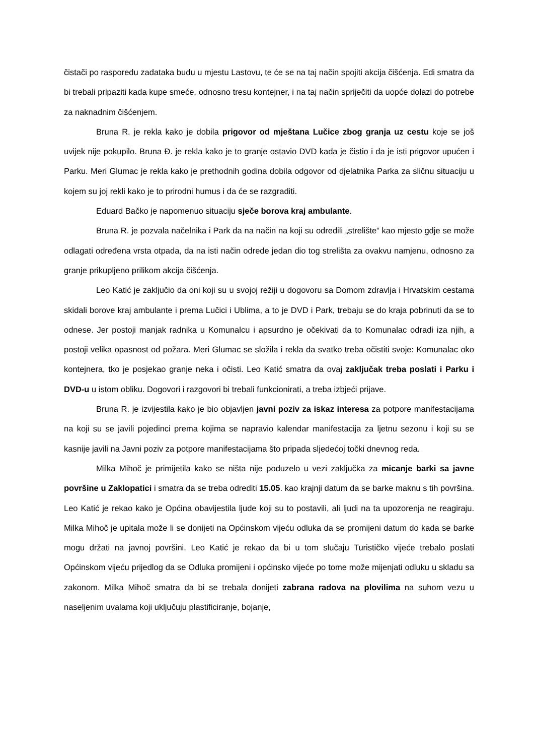čistači po rasporedu zadataka budu u mjestu Lastovu, te će se na taj način spojiti akcija čišćenja. Edi smatra da bi trebali pripaziti kada kupe smeće, odnosno tresu kontejner, i na taj način spriječiti da uopće dolazi do potrebe za naknadnim čišćenjem.
Bruna R. je rekla kako je dobila prigovor od mještana Lučice zbog granja uz cestu koje se još uvijek nije pokupilo. Bruna Đ. je rekla kako je to granje ostavio DVD kada je čistio i da je isti prigovor upućen i Parku. Meri Glumac je rekla kako je prethodnih godina dobila odgovor od djelatnika Parka za sličnu situaciju u kojem su joj rekli kako je to prirodni humus i da će se razgraditi.
Eduard Bačko je napomenuo situaciju sječe borova kraj ambulante.
Bruna R. je pozvala načelnika i Park da na način na koji su odredili „strelište“ kao mjesto gdje se može odlagati određena vrsta otpada, da na isti način odrede jedan dio tog strelišta za ovakvu namjenu, odnosno za granje prikupljeno prilikom akcija čišćenja.
Leo Katić je zaključio da oni koji su u svojoj režiji u dogovoru sa Domom zdravlja i Hrvatskim cestama skidali borove kraj ambulante i prema Lučici i Ublima, a to je DVD i Park, trebaju se do kraja pobrinuti da se to odnese. Jer postoji manjak radnika u Komunalcu i apsurdno je očekivati da to Komunalac odradi iza njih, a postoji velika opasnost od požara. Meri Glumac se složila i rekla da svatko treba očistiti svoje: Komunalac oko kontejnera, tko je posjekao granje neka i očisti. Leo Katić smatra da ovaj zaključak treba poslati i Parku i DVD-u u istom obliku. Dogovori i razgovori bi trebali funkcionirati, a treba izbjeći prijave.
Bruna R. je izvijestila kako je bio objavljen javni poziv za iskaz interesa za potpore manifestacijama na koji su se javili pojedinci prema kojima se napravio kalendar manifestacija za ljetnu sezonu i koji su se kasnije javili na Javni poziv za potpore manifestacijama što pripada sljedećoj točki dnevnog reda.
Milka Mihoč je primijetila kako se ništa nije poduzelo u vezi zaključka za micanje barki sa javne površine u Zaklopatici i smatra da se treba odrediti 15.05. kao krajnji datum da se barke maknu s tih površina. Leo Katić je rekao kako je Općina obavijestila ljude koji su to postavili, ali ljudi na ta upozorenja ne reagiraju. Milka Mihoč je upitala može li se donijeti na Općinskom vijeću odluka da se promijeni datum do kada se barke mogu držati na javnoj površini. Leo Katić je rekao da bi u tom slučaju Turističko vijeće trebalo poslati Općinskom vijeću prijedlog da se Odluka promijeni i općinsko vijeće po tome može mijenjati odluku u skladu sa zakonom. Milka Mihoč smatra da bi se trebala donijeti zabrana radova na plovilima na suhom vezu u naseljenim uvalama koji uključuju plastificiranje, bojanje,